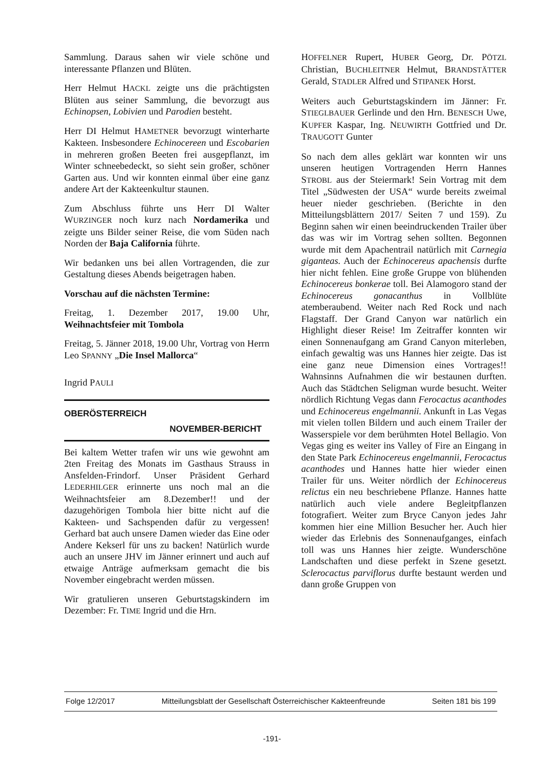Sammlung. Daraus sahen wir viele schöne und interessante Pflanzen und Blüten.
Herr Helmut HACKL zeigte uns die prächtigsten Blüten aus seiner Sammlung, die bevorzugt aus Echinopsen, Lobivien und Parodien besteht.
Herr DI Helmut HAMETNER bevorzugt winterharte Kakteen. Insbesondere Echinocereen und Escobarien in mehreren großen Beeten frei ausgepflanzt, im Winter schneebedeckt, so sieht sein großer, schöner Garten aus. Und wir konnten einmal über eine ganz andere Art der Kakteenkultur staunen.
Zum Abschluss führte uns Herr DI Walter WURZINGER noch kurz nach Nordamerika und zeigte uns Bilder seiner Reise, die vom Süden nach Norden der Baja California führte.
Wir bedanken uns bei allen Vortragenden, die zur Gestaltung dieses Abends beigetragen haben.
Vorschau auf die nächsten Termine:
Freitag, 1. Dezember 2017, 19.00 Uhr, Weihnachtsfeier mit Tombola
Freitag, 5. Jänner 2018, 19.00 Uhr, Vortrag von Herrn Leo SPANNY „Die Insel Mallorca“
Ingrid PAULI
OBERÖSTERREICH
NOVEMBER-BERICHT
Bei kaltem Wetter trafen wir uns wie gewohnt am 2ten Freitag des Monats im Gasthaus Strauss in Ansfelden-Frindorf. Unser Präsident Gerhard LEDERHILGER erinnerte uns noch mal an die Weihnachtsfeier am 8.Dezember!! und der dazugehörigen Tombola hier bitte nicht auf die Kakteen- und Sachspenden dafür zu vergessen! Gerhard bat auch unsere Damen wieder das Eine oder Andere Kekserl für uns zu backen! Natürlich wurde auch an unsere JHV im Jänner erinnert und auch auf etwaige Anträge aufmerksam gemacht die bis November eingebracht werden müssen.
Wir gratulieren unseren Geburtstagskindern im Dezember: Fr. TIME Ingrid und die Hrn.
HOFFELNER Rupert, HUBER Georg, Dr. PÖTZL Christian, BUCHLEITNER Helmut, BRANDSTÄTTER Gerald, STADLER Alfred und STIPANEK Horst.
Weiters auch Geburtstagskindern im Jänner: Fr. STIEGLBAUER Gerlinde und den Hrn. BENESCH Uwe, KUPFER Kaspar, Ing. NEUWIRTH Gottfried und Dr. TRAUGOTT Gunter
So nach dem alles geklärt war konnten wir uns unseren heutigen Vortragenden Herrn Hannes STROBL aus der Steiermark! Sein Vortrag mit dem Titel „Südwesten der USA“ wurde bereits zweimal heuer nieder geschrieben. (Berichte in den Mitteilungsblättern 2017/ Seiten 7 und 159). Zu Beginn sahen wir einen beeindruckenden Trailer über das was wir im Vortrag sehen sollten. Begonnen wurde mit dem Apachentrail natürlich mit Carnegia giganteas. Auch der Echinocereus apachensis durfte hier nicht fehlen. Eine große Gruppe von blühenden Echinocereus bonkerae toll. Bei Alamogoro stand der Echinocereus gonacanthus in Vollblüte atemberaubend. Weiter nach Red Rock und nach Flagstaff. Der Grand Canyon war natürlich ein Highlight dieser Reise! Im Zeitraffer konnten wir einen Sonnenaufgang am Grand Canyon miterleben, einfach gewaltig was uns Hannes hier zeigte. Das ist eine ganz neue Dimension eines Vortrages!! Wahnsinns Aufnahmen die wir bestaunen durften. Auch das Städtchen Seligman wurde besucht. Weiter nördlich Richtung Vegas dann Ferocactus acanthodes und Echinocereus engelmannii. Ankunft in Las Vegas mit vielen tollen Bildern und auch einem Trailer der Wasserspiele vor dem berühmten Hotel Bellagio. Von Vegas ging es weiter ins Valley of Fire an Eingang in den State Park Echinocereus engelmannii, Ferocactus acanthodes und Hannes hatte hier wieder einen Trailer für uns. Weiter nördlich der Echinocereus relictus ein neu beschriebene Pflanze. Hannes hatte natürlich auch viele andere Begleitpflanzen fotografiert. Weiter zum Bryce Canyon jedes Jahr kommen hier eine Million Besucher her. Auch hier wieder das Erlebnis des Sonnenaufganges, einfach toll was uns Hannes hier zeigte. Wunderschöne Landschaften und diese perfekt in Szene gesetzt. Sclerocactus parviflorus durfte bestaunt werden und dann große Gruppen von
Folge 12/2017 Mitteilungsblatt der Gesellschaft Österreichischer Kakteenfreunde Seiten 181 bis 199
-191-